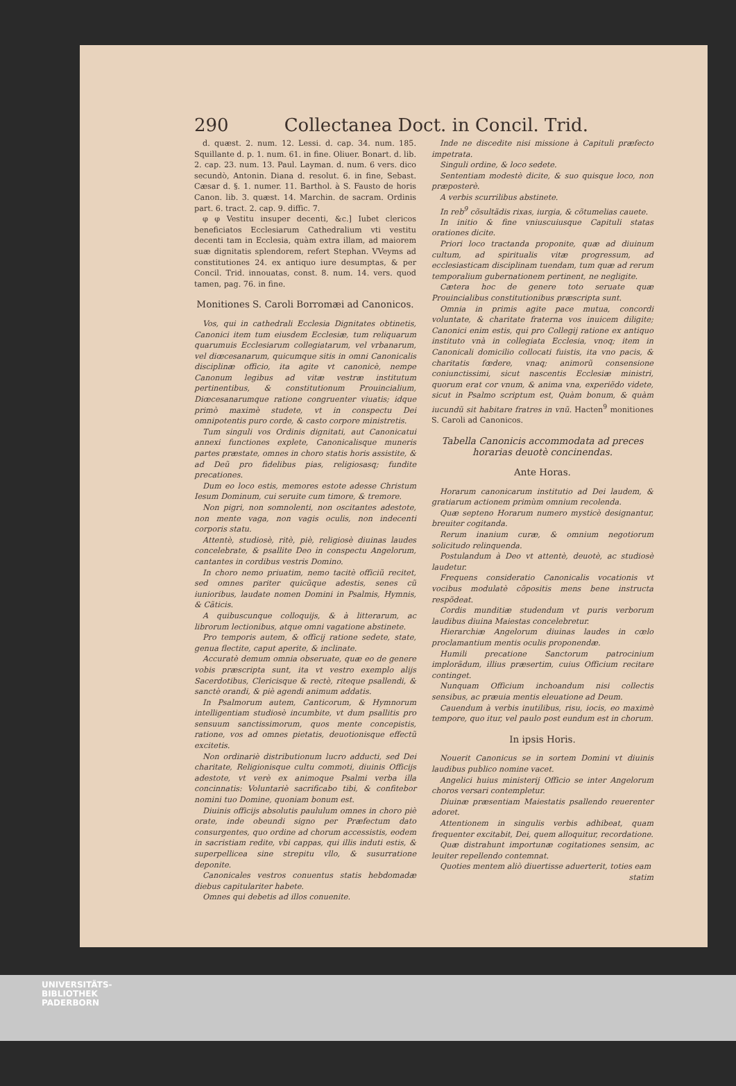290 Collectanea Doct. in Concil. Trid.
d. quæst. 2. num. 12. Lessi. d. cap. 34. num. 185. Squillante d. p. 1. num. 61. in fine. Oliuer. Bonart. d. lib. 2. cap. 23. num. 13. Paul. Layman. d. num. 6 vers. dico secundò, Antonin. Diana d. resolut. 6. in fine, Sebast. Cæsar d. §. 1. numer. 11. Barthol. à S. Fausto de horis Canon. lib. 3. quæst. 14. Marchin. de sacram. Ordinis part. 6. tract. 2. cap. 9. diffic. 7.
φ φ Vestitu insuper decenti, &c.] Iubet clericos beneficiatos Ecclesiarum Cathedralium vti vestitu decenti tam in Ecclesia, quàm extra illam, ad maiorem suæ dignitatis splendorem, refert Stephan. VVeyms ad constitutiones 24. ex antiquo iure desumptas, & per Concil. Trid. innouatas, const. 8. num. 14. vers. quod tamen, pag. 76. in fine.
Monitiones S. Caroli Borromæi ad Canonicos.
Vos, qui in cathedrali Ecclesia Dignitates obtinetis, Canonici item tum eiusdem Ecclesiæ, tum reliquarum quarumuis Ecclesiarum collegiatarum, vel vrbanarum, vel diœcesanarum, quicumque sitis in omni Canonicalis disciplinæ officio, ita agite vt canonicè, nempe Canonum legibus ad vitæ vestræ institutum pertinentibus, & constitutionum Prouincialium, Diœcesanarumque ratione congruenter viuatis; idque primò maximè studete, vt in conspectu Dei omnipotentis puro corde, & casto corpore ministretis.
Tum singuli vos Ordinis dignitati, aut Canonicatui annexi functiones explete, Canonicalisque muneris partes præstate, omnes in choro statis horis assistite, & ad Deũ pro fidelibus pias, religiosasq; fundite precationes.
Dum eo loco estis, memores estote adesse Christum Iesum Dominum, cui seruite cum timore, & tremore.
Non pigri, non somnolenti, non oscitantes adestote, non mente vaga, non vagis oculis, non indecenti corporis statu.
Attentè, studiosè, ritè, piè, religiosè diuinas laudes concelebrate, & psallite Deo in conspectu Angelorum, cantantes in cordibus vestris Domino.
In choro nemo priuatim, nemo tacitè officiũ recitet, sed omnes pariter quicũque adestis, senes cũ iunioribus, laudate nomen Domini in Psalmis, Hymnis, & Cãticis.
A quibuscunque colloquijs, & à litterarum, ac librorum lectionibus, atque omni vagatione abstinete.
Pro temporis autem, & officij ratione sedete, state, genua flectite, caput aperite, & inclinate.
Accuratè demum omnia obseruate, quæ eo de genere vobis præscripta sunt, ita vt vestro exemplo alijs Sacerdotibus, Clericisque & rectè, riteque psallendi, & sanctè orandi, & piè agendi animum addatis.
In Psalmorum autem, Canticorum, & Hymnorum intelligentiam studiosè incumbite, vt dum psallitis pro sensuum sanctissimorum, quos mente concepistis, ratione, vos ad omnes pietatis, deuotionisque effectũ excitetis.
Non ordinariè distributionum lucro adducti, sed Dei charitate, Religionisque cultu commoti, diuinis Officijs adestote, vt verè ex animoque Psalmi verba illa concinnatis: Voluntariè sacrificabo tibi, & confitebor nomini tuo Domine, quoniam bonum est.
Diuinis officijs absolutis paululum omnes in choro piè orate, inde obeundi signo per Præfectum dato consurgentes, quo ordine ad chorum accessistis, eodem in sacristiam redite, vbi cappas, qui illis induti estis, & superpellicea sine strepitu vllo, & susurratione deponite.
Canonicales vestros conuentus statis hebdomadæ diebus capitulariter habete.
Omnes qui debetis ad illos conuenite.
Inde ne discedite nisi missione à Capituli præfecto impetrata.
Singuli ordine, & loco sedete.
Sententiam modestè dicite, & suo quisque loco, non præposterè.
A verbis scurrilibus abstinete.
In reb<sup>9</sup> cõsultãdis rixas, iurgia, & cõtumelias cauete.
In initio & fine vniuscuiusque Capituli statas orationes dicite.
Priori loco tractanda proponite, quæ ad diuinum cultum, ad spiritualis vitæ progressum, ad ecclesiasticam disciplinam tuendam, tum quæ ad rerum temporalium gubernationem pertinent, ne negligite.
Cætera hoc de genere toto seruate quæ Prouincialibus constitutionibus præscripta sunt.
Omnia in primis agite pace mutua, concordi voluntate, & charitate fraterna vos inuicem diligite; Canonici enim estis, qui pro Collegij ratione ex antiquo instituto vnà in collegiata Ecclesia, vnoq; item in Canonicali domicilio collocati fuistis, ita vno pacis, & charitatis fœdere, vnaq; animorũ consensione coniunctissimi, sicut nascentis Ecclesiæ ministri, quorum erat cor vnum, & anima vna, experiẽdo videte, sicut in Psalmo scriptum est, Quàm bonum, & quàm iucundũ sit habitare fratres in vnũ. Hacten<sup>9</sup> monitiones S. Caroli ad Canonicos.
Tabella Canonicis accommodata ad preces horarias deuotè concinendas.
Ante Horas.
Horarum canonicarum institutio ad Dei laudem, & gratiarum actionem primùm omnium recolenda.
Quæ septeno Horarum numero mysticè designantur, breuiter cogitanda.
Rerum inanium curæ, & omnium negotiorum solicitudo relinquenda.
Postulandum à Deo vt attentè, deuotè, ac studiosè laudetur.
Frequens consideratio Canonicalis vocationis vt vocibus modulatè cõpositis mens bene instructa respõdeat.
Cordis munditiæ studendum vt puris verborum laudibus diuina Maiestas concelebretur.
Hierarchiæ Angelorum diuinas laudes in cœlo proclamantium mentis oculis proponendæ.
Humili precatione Sanctorum patrocinium implorãdum, illius præsertim, cuius Officium recitare continget.
Nunquam Officium inchoandum nisi collectis sensibus, ac præuia mentis eleuatione ad Deum.
Cauendum à verbis inutilibus, risu, iocis, eo maximè tempore, quo itur, vel paulo post eundum est in chorum.
In ipsis Horis.
Nouerit Canonicus se in sortem Domini vt diuinis laudibus publico nomine vacet.
Angelici huius ministerij Officio se inter Angelorum choros versari contempletur.
Diuinæ præsentiam Maiestatis psallendo reuerenter adoret.
Attentionem in singulis verbis adhibeat, quam frequenter excitabit, Dei, quem alloquitur, recordatione.
Quæ distrahunt importunæ cogitationes sensim, ac leuiter repellendo contemnat.
Quoties mentem aliò diuertisse aduerterit, toties eam
statim
UNIVERSITÄTS-
BIBLIOTHEK
PADERBORN